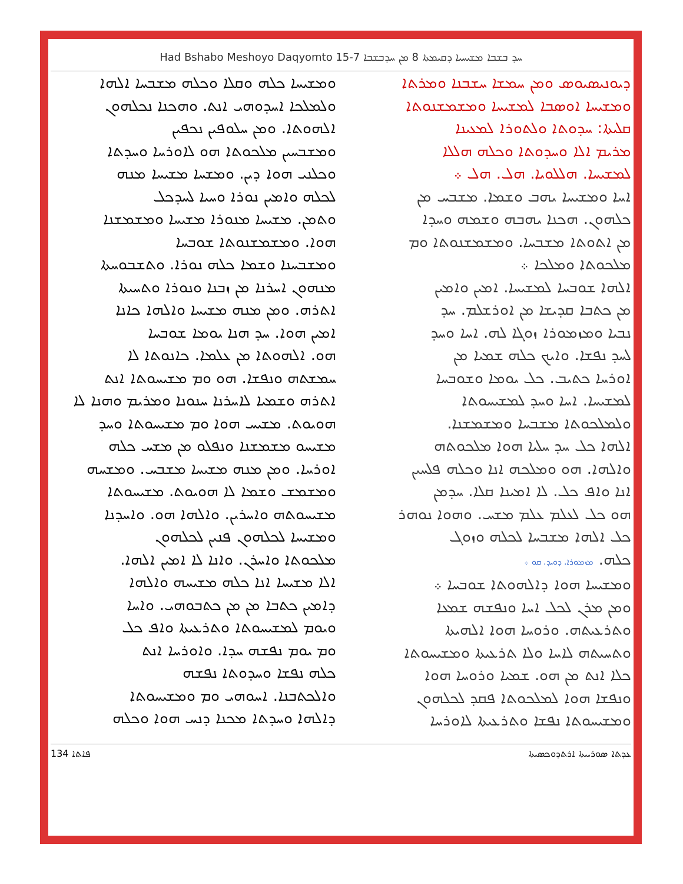Had Bshabo Meshoyo Daqyomto 15-7 ܚܕ ܒܫܒܐ ܡܫܝܚܝܐ ܕܩܝܡܬܐ 8 ܡܢ ܚܕܒܫܒܐ
ܕܝܘܢܝܣܝܘܣ ܘܡܢ ܚܡܫܐ ܚܫܒܢܐ ܘܡܪܬܐ
ܘܡܫܝܚܐ ܐܘܣܒܐ ܠܡܫܝܚܐ ܘܡܫܡܫܢܘܬܐ
ܩܠܝܬܐ: ܚܕܘܬܐ ܘܠܬܘܪܐ ܠܡܥܝܢܐ
ܡܪܝܡ ܐܠܐ ܘܚܕܘܬܐ ܘܟܠܗ ܗܠܠܐ
ܠܡܫܝܚܐ. ܗܠܠܘܝܐ. ܗܠ. ܗܠ ܀
ܐܚܐ ܘܡܫܝܚܐ ܝܗܒ ܘܫܡܐ. ܡܫܒܚ ܡܢ
ܟܠܗܘܢ. ܗܟܢܐ ܝܗܒܗ ܘܫܡܗ ܘܚܕܐ
ܡܢ ܐܬܘܬܐ ܡܫܒܚܐ. ܘܡܫܡܫܢܘܬܐ ܘܡ
ܡܠܟܘܬܐ ܘܡܠܟܐ ܀
ܐܠܗܐ ܫܘܒܚܐ ܠܡܫܝܚܐ. ܐܡܝܢ ܘܐܡܝܢ
ܡܢ ܟܬܒܐ ܩܕܝܫܐ ܡܢ ܐܘܪܫܠܡ. ܚܕ
ܢܒܝܐ ܘܡܙܡܘܪܐ ܙܘܓܐ ܠܗ. ܐܚܐ ܘܚܕ
ܠܚܕ ܢܦܫܐ. ܘܐܝܟ ܟܠܗ ܫܡܝܐ ܡܢ
ܐܘܪܚܐ ܟܬܝܒ. ܟܠ ܝܘܡܐ ܘܫܘܒܚܐ
ܠܡܫܝܚܐ. ܐܚܐ ܘܚܕ ܠܡܫܝܚܘܬܐ
ܘܠܡܠܟܘܬܐ ܡܫܒܚܐ ܘܡܫܡܫܢܐ.
ܐܠܗܐ ܟܠ ܚܕ ܚܠܝܐ ܗܘܐ ܡܠܟܘܬܗ
ܘܐܠܗܐ. ܗܘ ܘܡܠܟܗ ܐܢܐ ܘܟܠܗ ܦܠܚܝܢ
ܐܢܐ ܘܐܦ ܟܠ. ܠܐ ܐܡܝܢܐ ܩܠܐ. ܚܕܡܢ
ܗܘ ܟܠ ܠܥܠܡ ܥܠܡ ܡܫܚ. ܘܗܘܐ ܢܘܗܪ
ܟܠ ܐܠܗܐ ܡܫܒܚܐ ܠܟܠܗ ܘܙܘܓ
ܟܠܗ. ܡܙܡܘܪܐ. ܕܘܝܕ. ܩܘ ܀
ܘܡܫܝܚܐ ܗܘܐ ܕܐܠܗܘܬܐ ܫܘܒܚܐ ܀
ܘܡܢ ܡܪܢ ܠܟܠ ܐܚܐ ܘܢܦܫܗ ܫܡܥܐ
ܘܬܪܥܝܬܗ. ܘܪܘܚܐ ܗܘܐ ܐܠܗܝܬܐ
ܘܬܚܝܬܗ ܠܐܚܐ ܘܠܐ ܬܪܥܝܬܐ ܘܡܫܝܚܘܬܐ
ܟܠܐ ܐܢܬ ܡܢ ܗܘ. ܫܡܝܐ ܘܪܘܚܐ ܗܘܐ
ܘܢܦܫܐ ܗܘܐ ܠܡܠܟܘܬܐ ܦܩܕ ܠܟܠܗܘܢ
ܘܡܫܝܚܘܬܐ ܢܦܫܐ ܘܬܪܥܝܬܐ ܠܐܘܪܚܐ
ܘܡܫܝܚܐ ܟܠܗ ܘܩܠܐ ܘܟܠܗ ܡܫܒܚܐ ܐܠܗܐ
ܘܠܡܠܟܐ ܐܚܕܘܗܝ ܐܢܬ. ܘܗܟܢܐ ܢܟܠܗܘܢ
ܐܠܗܘܬܐ. ܘܡܢ ܚܠܘܦܝܢ ܢܟܦܝܢ
ܘܡܫܒܚܝܢ ܡܠܟܘܬܐ ܗܘ ܠܐܘܪܚܐ ܘܚܕܬܐ
ܘܟܠܢܝ ܗܘܐ ܕܝܢ. ܘܡܫܚܐ ܡܫܝܚܐ ܡܢܗ
ܠܟܠܗ ܘܐܡܝܢ ܢܘܪܐ ܘܚܝܐ ܠܚܕܟܠ
ܘܬܡܢ. ܡܫܝܚܐ ܡܢܘܪܐ ܡܫܝܚܐ ܘܡܫܡܫܢܐ
ܗܘܐ. ܘܡܫܡܫܢܘܬܐ ܫܘܒܚܐ
ܘܡܫܒܚܢܐ ܘܫܡܐ ܟܠܗ ܢܘܪܐ. ܘܬܫܒܘܚܬܐ
ܡܢܗܘܢ ܐܚܪܢܐ ܡܢ ܙܒܢܐ ܘܢܘܪܐ ܘܬܚܝܬܐ
ܐܬܪܗ. ܘܡܢ ܡܢܗ ܡܫܝܚܐ ܘܐܠܗܐ ܟܐܢܐ
ܐܡܝܢ ܗܘܐ. ܚܕ ܗܢܐ ܝܘܡܐ ܫܘܒܚܐ
ܗܘ. ܐܠܗܘܬܐ ܡܢ ܥܠܡܐ. ܟܐܢܘܬܐ ܠܐ
ܚܡܫܬܗ ܘܢܦܫܐ. ܗܘ ܘܡ ܡܫܝܚܘܬܐ ܐܢܬ
ܐܬܪܗ ܘܫܡܝܐ ܠܐܚܪܢܐ ܚܢܘܢܐ ܘܡܪܝܡ ܘܗܢܐ ܠܐ
ܗܘܝܘܬ. ܡܫܝܚ ܗܘܐ ܘܡ ܡܫܝܚܘܬܐ ܘܚܕ
ܡܫܝܚܘ ܡܫܡܫܢܐ ܘܢܦܠܘ ܡܢ ܡܫܚ ܟܠܗ
ܐܘܪܚܐ. ܘܡܢ ܡܢܗ ܡܫܝܚܐ ܡܫܒܚ. ܘܡܫܚܗ
ܘܡܫܡܫ ܘܫܡܐ ܠܐ ܗܘܝܘܬ. ܡܫܝܚܘܬܐ
ܡܫܝܚܘܬܗ ܘܐܚܪܝܢ. ܘܐܠܗܐ ܗܘ. ܘܐܚܕܢܐ
ܘܡܫܝܚܐ ܠܟܠܗܘܢ ܦܢܝܢ ܠܟܠܗܘܢ
ܡܠܟܘܬܐ ܘܐܚܪܢ. ܘܐܢܐ ܠܐ ܐܡܝܢ ܐܠܗܐ.
ܐܠܐ ܡܫܝܚܐ ܐܢܐ ܟܠܗ ܡܫܝܚܗ ܘܐܠܗܐ
ܕܐܡܝܢ ܟܬܒܐ ܡܢ ܡܢ ܟܬܒܘܗܝ. ܘܐܚܐ
ܘܝܘܡ ܠܡܫܝܚܘܬܐ ܘܬܪܥܝܬܐ ܘܐܦ ܟܠ
ܘܡ ܝܘܡ ܢܦܫܗ ܚܕܐ. ܘܐܘܪܚܐ ܐܢܬ
ܟܠܗ ܢܦܫܐ ܘܚܕܘܬܐ ܢܦܫܗ
ܘܐܠܟܬܒܢܐ. ܐܚܘܗܝ ܘܡ ܘܡܫܝܚܘܬܐ
ܕܐܠܗܐ ܘܚܕܬܐ ܡܟܢܐ ܕܢܚ ܗܘܐ ܘܟܠܗ
ܦܐܬܐ 134 ܥܕܬܐ ܣܘܪܝܝܬܐ ܐܪܬܕܘܟܣܝܬܐ